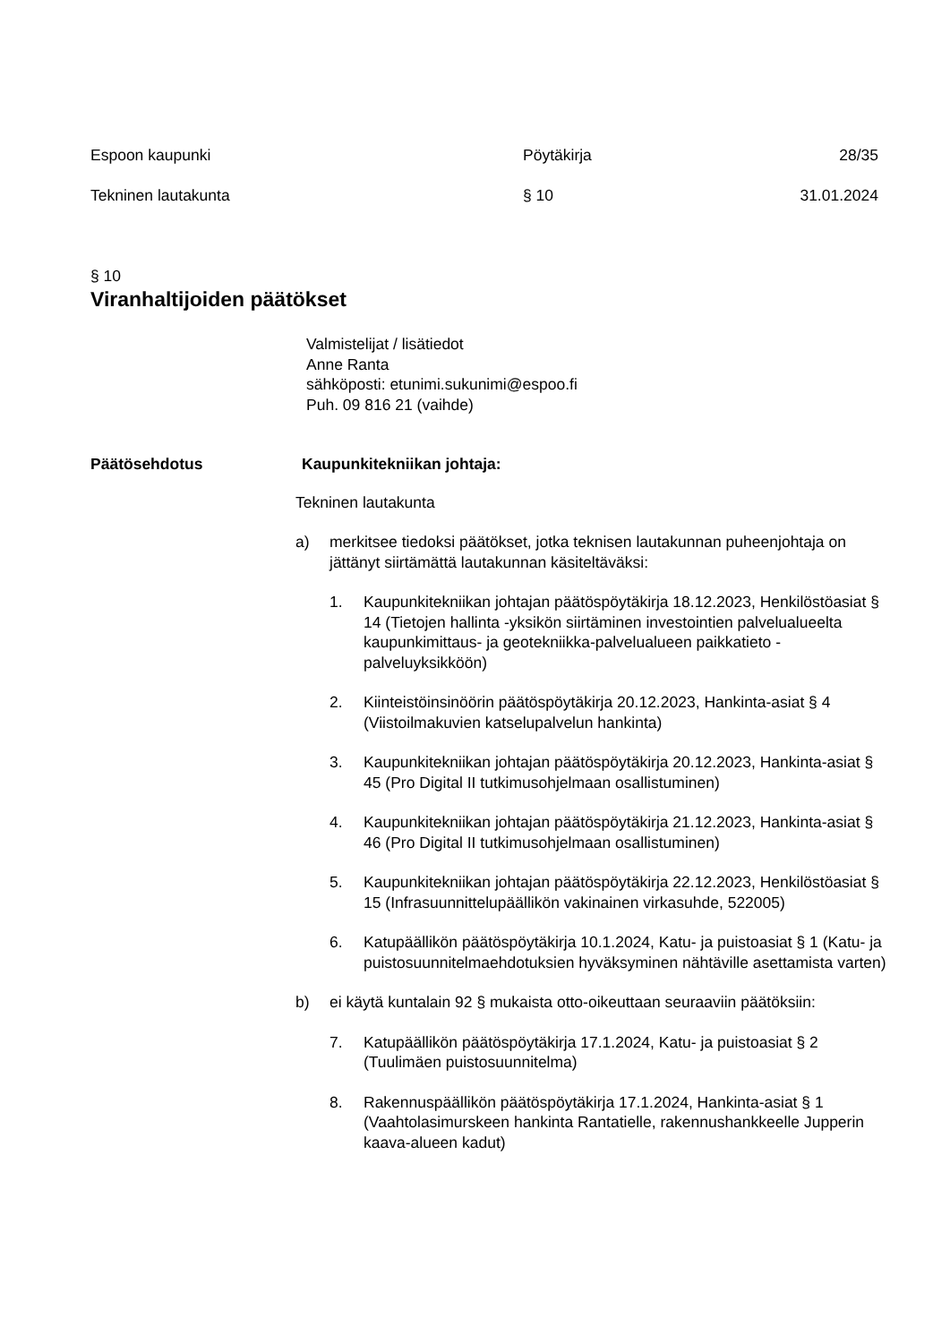Espoon kaupunki Pöytäkirja 28/35
Tekninen lautakunta § 10 31.01.2024
§ 10
Viranhaltijoiden päätökset
Valmistelijat / lisätiedot
Anne Ranta
sähköposti: etunimi.sukunimi@espoo.fi
Puh. 09 816 21 (vaihde)
Päätösehdotus Kaupunkitekniikan johtaja:
Tekninen lautakunta
a) merkitsee tiedoksi päätökset, jotka teknisen lautakunnan puheenjohtaja on jättänyt siirtämättä lautakunnan käsiteltäväksi:
1. Kaupunkitekniikan johtajan päätöspöytäkirja 18.12.2023, Henkilöstöasiat § 14 (Tietojen hallinta -yksikön siirtäminen investointien palvelualueelta kaupunkimittaus- ja geotekniikka-palvelualueen paikkatieto -palveluyksikköön)
2. Kiinteistöinsinöörin päätöspöytäkirja 20.12.2023, Hankinta-asiat § 4 (Viistoilmakuvien katselupalvelun hankinta)
3. Kaupunkitekniikan johtajan päätöspöytäkirja 20.12.2023, Hankinta-asiat § 45 (Pro Digital II tutkimusohjelmaan osallistuminen)
4. Kaupunkitekniikan johtajan päätöspöytäkirja 21.12.2023, Hankinta-asiat § 46 (Pro Digital II tutkimusohjelmaan osallistuminen)
5. Kaupunkitekniikan johtajan päätöspöytäkirja 22.12.2023, Henkilöstöasiat § 15 (Infrasuunnittelupäällikön vakinainen virkasuhde, 522005)
6. Katupäällikön päätöspöytäkirja 10.1.2024, Katu- ja puistoasiat § 1 (Katu- ja puistosuunnitelmaehdotuksien hyväksyminen nähtäville asettamista varten)
b) ei käytä kuntalain 92 § mukaista otto-oikeuttaan seuraaviin päätöksiin:
7. Katupäällikön päätöspöytäkirja 17.1.2024, Katu- ja puistoasiat § 2 (Tuulimäen puistosuunnitelma)
8. Rakennuspäällikön päätöspöytäkirja 17.1.2024, Hankinta-asiat § 1 (Vaahtolasimurskeen hankinta Rantatielle, rakennushankkeelle Jupperin kaava-alueen kadut)